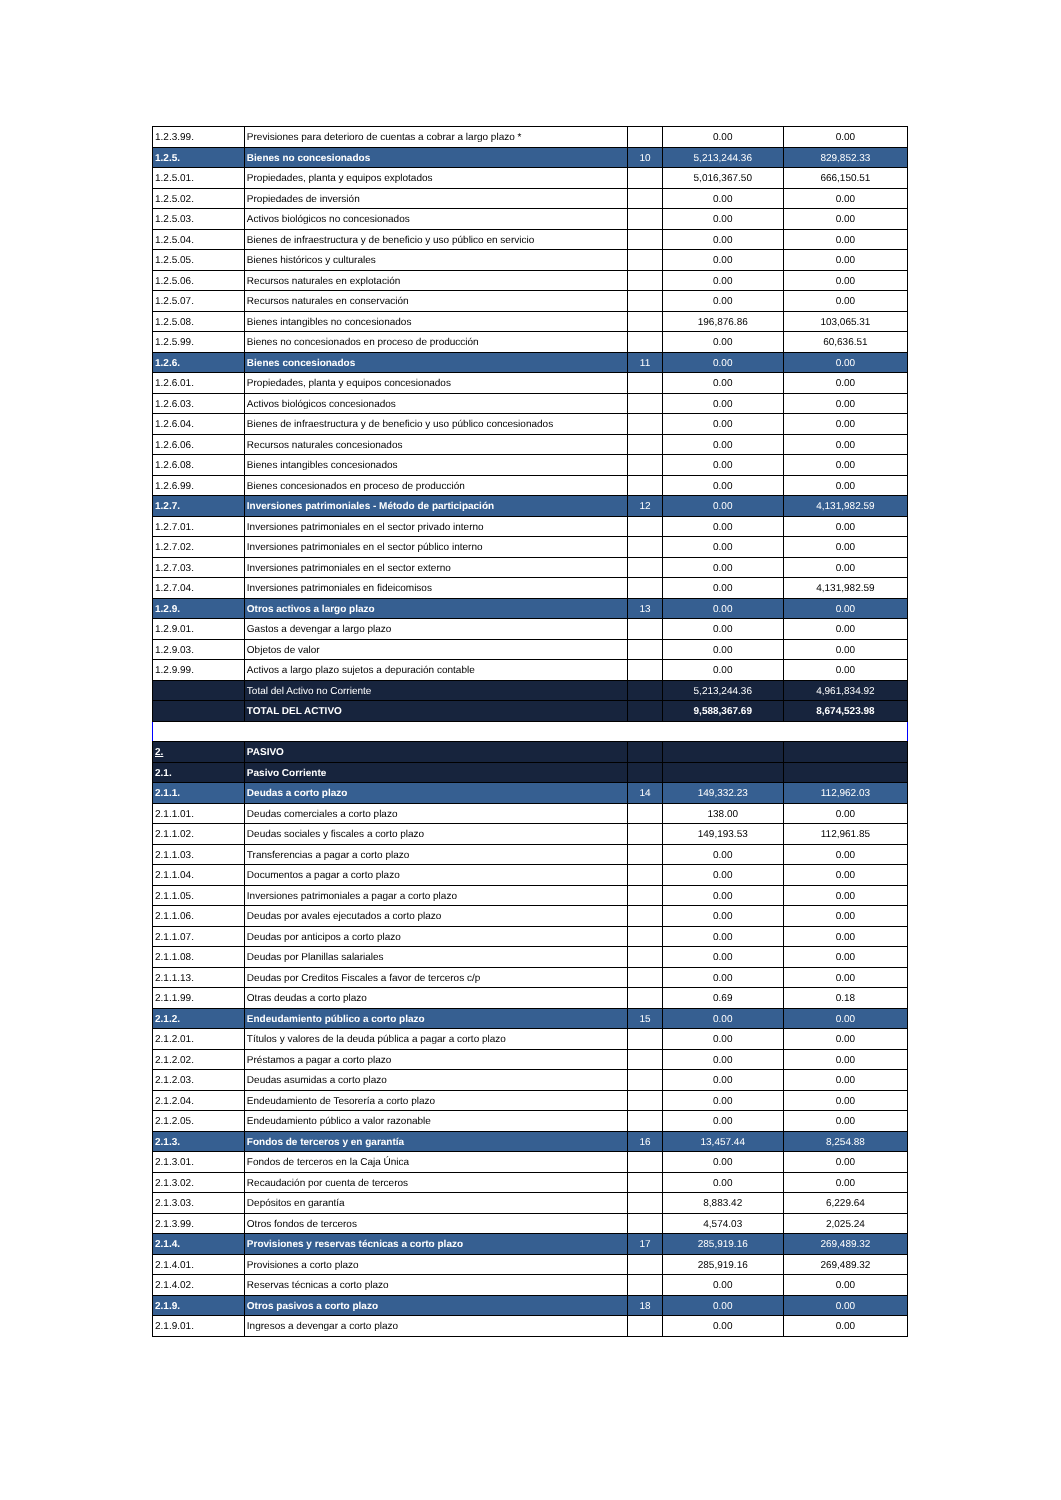| 1.2.3.99. | Previsiones para deterioro de cuentas a cobrar a largo plazo * | | 0.00 | 0.00 |
| 1.2.5. | Bienes no concesionados | 10 | 5,213,244.36 | 829,852.33 |
| 1.2.5.01. | Propiedades, planta y equipos explotados | | 5,016,367.50 | 666,150.51 |
| 1.2.5.02. | Propiedades de inversión | | 0.00 | 0.00 |
| 1.2.5.03. | Activos biológicos no concesionados | | 0.00 | 0.00 |
| 1.2.5.04. | Bienes de infraestructura y de beneficio y uso público en servicio | | 0.00 | 0.00 |
| 1.2.5.05. | Bienes históricos y culturales | | 0.00 | 0.00 |
| 1.2.5.06. | Recursos naturales en explotación | | 0.00 | 0.00 |
| 1.2.5.07. | Recursos naturales en conservación | | 0.00 | 0.00 |
| 1.2.5.08. | Bienes intangibles no concesionados | | 196,876.86 | 103,065.31 |
| 1.2.5.99. | Bienes no concesionados en proceso de producción | | 0.00 | 60,636.51 |
| 1.2.6. | Bienes concesionados | 11 | 0.00 | 0.00 |
| 1.2.6.01. | Propiedades, planta y equipos concesionados | | 0.00 | 0.00 |
| 1.2.6.03. | Activos biológicos concesionados | | 0.00 | 0.00 |
| 1.2.6.04. | Bienes de infraestructura y de beneficio y uso público concesionados | | 0.00 | 0.00 |
| 1.2.6.06. | Recursos naturales concesionados | | 0.00 | 0.00 |
| 1.2.6.08. | Bienes intangibles concesionados | | 0.00 | 0.00 |
| 1.2.6.99. | Bienes concesionados en proceso de producción | | 0.00 | 0.00 |
| 1.2.7. | Inversiones patrimoniales - Método de participación | 12 | 0.00 | 4,131,982.59 |
| 1.2.7.01. | Inversiones patrimoniales en el sector privado interno | | 0.00 | 0.00 |
| 1.2.7.02. | Inversiones patrimoniales en el sector público interno | | 0.00 | 0.00 |
| 1.2.7.03. | Inversiones patrimoniales en el sector externo | | 0.00 | 0.00 |
| 1.2.7.04. | Inversiones patrimoniales en fideicomisos | | 0.00 | 4,131,982.59 |
| 1.2.9. | Otros activos a largo plazo | 13 | 0.00 | 0.00 |
| 1.2.9.01. | Gastos a devengar a largo plazo | | 0.00 | 0.00 |
| 1.2.9.03. | Objetos de valor | | 0.00 | 0.00 |
| 1.2.9.99. | Activos a largo plazo sujetos a depuración contable | | 0.00 | 0.00 |
| | Total del Activo no Corriente | | 5,213,244.36 | 4,961,834.92 |
| | TOTAL DEL ACTIVO | | 9,588,367.69 | 8,674,523.98 |
| 2. | PASIVO | | | |
| 2.1. | Pasivo Corriente | | | |
| 2.1.1. | Deudas a corto plazo | 14 | 149,332.23 | 112,962.03 |
| 2.1.1.01. | Deudas comerciales a corto plazo | | 138.00 | 0.00 |
| 2.1.1.02. | Deudas sociales y fiscales a corto plazo | | 149,193.53 | 112,961.85 |
| 2.1.1.03. | Transferencias a pagar a corto plazo | | 0.00 | 0.00 |
| 2.1.1.04. | Documentos a pagar a corto plazo | | 0.00 | 0.00 |
| 2.1.1.05. | Inversiones patrimoniales a pagar a corto plazo | | 0.00 | 0.00 |
| 2.1.1.06. | Deudas por avales ejecutados a corto plazo | | 0.00 | 0.00 |
| 2.1.1.07. | Deudas por anticipos a corto plazo | | 0.00 | 0.00 |
| 2.1.1.08. | Deudas por Planillas salariales | | 0.00 | 0.00 |
| 2.1.1.13. | Deudas por Creditos Fiscales a favor de terceros c/p | | 0.00 | 0.00 |
| 2.1.1.99. | Otras deudas a corto plazo | | 0.69 | 0.18 |
| 2.1.2. | Endeudamiento público a corto plazo | 15 | 0.00 | 0.00 |
| 2.1.2.01. | Títulos y valores de la deuda pública a pagar a corto plazo | | 0.00 | 0.00 |
| 2.1.2.02. | Préstamos a pagar a corto plazo | | 0.00 | 0.00 |
| 2.1.2.03. | Deudas asumidas a corto plazo | | 0.00 | 0.00 |
| 2.1.2.04. | Endeudamiento de Tesorería a corto plazo | | 0.00 | 0.00 |
| 2.1.2.05. | Endeudamiento público a valor razonable | | 0.00 | 0.00 |
| 2.1.3. | Fondos de terceros y en garantía | 16 | 13,457.44 | 8,254.88 |
| 2.1.3.01. | Fondos de terceros en la Caja Única | | 0.00 | 0.00 |
| 2.1.3.02. | Recaudación por cuenta de terceros | | 0.00 | 0.00 |
| 2.1.3.03. | Depósitos en garantía | | 8,883.42 | 6,229.64 |
| 2.1.3.99. | Otros fondos de terceros | | 4,574.03 | 2,025.24 |
| 2.1.4. | Provisiones y reservas técnicas a corto plazo | 17 | 285,919.16 | 269,489.32 |
| 2.1.4.01. | Provisiones a corto plazo | | 285,919.16 | 269,489.32 |
| 2.1.4.02. | Reservas técnicas a corto plazo | | 0.00 | 0.00 |
| 2.1.9. | Otros pasivos a corto plazo | 18 | 0.00 | 0.00 |
| 2.1.9.01. | Ingresos a devengar a corto plazo | | 0.00 | 0.00 |